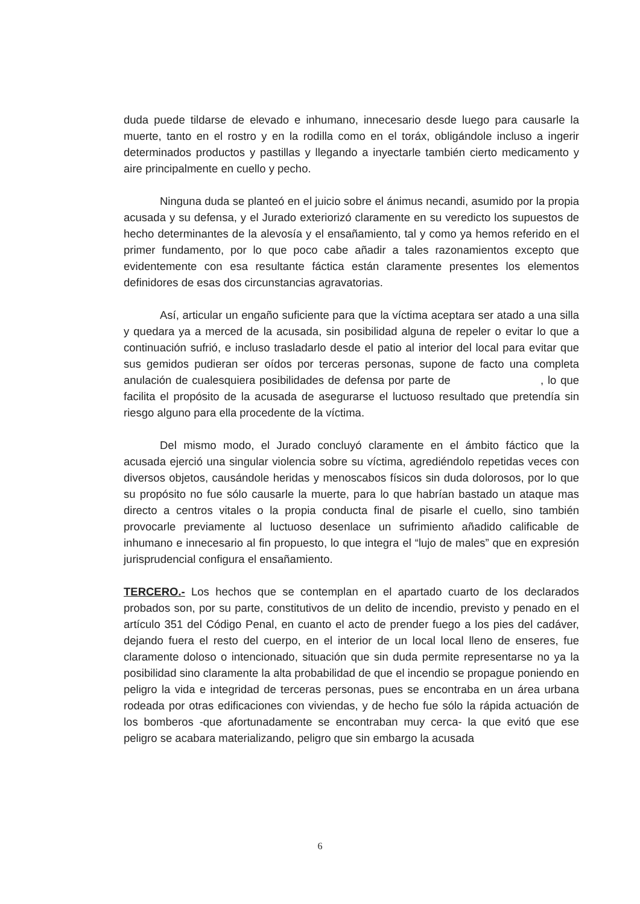duda puede tildarse de elevado e inhumano, innecesario desde luego para causarle la muerte, tanto en el rostro y en la rodilla como en el toráx, obligándole incluso a ingerir determinados productos y pastillas y llegando a inyectarle también cierto medicamento y aire principalmente en cuello y pecho.
Ninguna duda se planteó en el juicio sobre el ánimus necandi, asumido por la propia acusada y su defensa, y el Jurado exteriorizó claramente en su veredicto los supuestos de hecho determinantes de la alevosía y el ensañamiento, tal y como ya hemos referido en el primer fundamento, por lo que poco cabe añadir a tales razonamientos excepto que evidentemente con esa resultante fáctica están claramente presentes los elementos definidores de esas dos circunstancias agravatorias.
Así, articular un engaño suficiente para que la víctima aceptara ser atado a una silla y quedara ya a merced de la acusada, sin posibilidad alguna de repeler o evitar lo que a continuación sufrió, e incluso trasladarlo desde el patio al interior del local para evitar que sus gemidos pudieran ser oídos por terceras personas, supone de facto una completa anulación de cualesquiera posibilidades de defensa por parte de , lo que facilita el propósito de la acusada de asegurarse el luctuoso resultado que pretendía sin riesgo alguno para ella procedente de la víctima.
Del mismo modo, el Jurado concluyó claramente en el ámbito fáctico que la acusada ejerció una singular violencia sobre su víctima, agrediéndolo repetidas veces con diversos objetos, causándole heridas y menoscabos físicos sin duda dolorosos, por lo que su propósito no fue sólo causarle la muerte, para lo que habrían bastado un ataque mas directo a centros vitales o la propia conducta final de pisarle el cuello, sino también provocarle previamente al luctuoso desenlace un sufrimiento añadido calificable de inhumano e innecesario al fin propuesto, lo que integra el “lujo de males” que en expresión jurisprudencial configura el ensañamiento.
TERCERO.- Los hechos que se contemplan en el apartado cuarto de los declarados probados son, por su parte, constitutivos de un delito de incendio, previsto y penado en el artículo 351 del Código Penal, en cuanto el acto de prender fuego a los pies del cadáver, dejando fuera el resto del cuerpo, en el interior de un local local lleno de enseres, fue claramente doloso o intencionado, situación que sin duda permite representarse no ya la posibilidad sino claramente la alta probabilidad de que el incendio se propague poniendo en peligro la vida e integridad de terceras personas, pues se encontraba en un área urbana rodeada por otras edificaciones con viviendas, y de hecho fue sólo la rápida actuación de los bomberos -que afortunadamente se encontraban muy cerca- la que evitó que ese peligro se acabara materializando, peligro que sin embargo la acusada
6